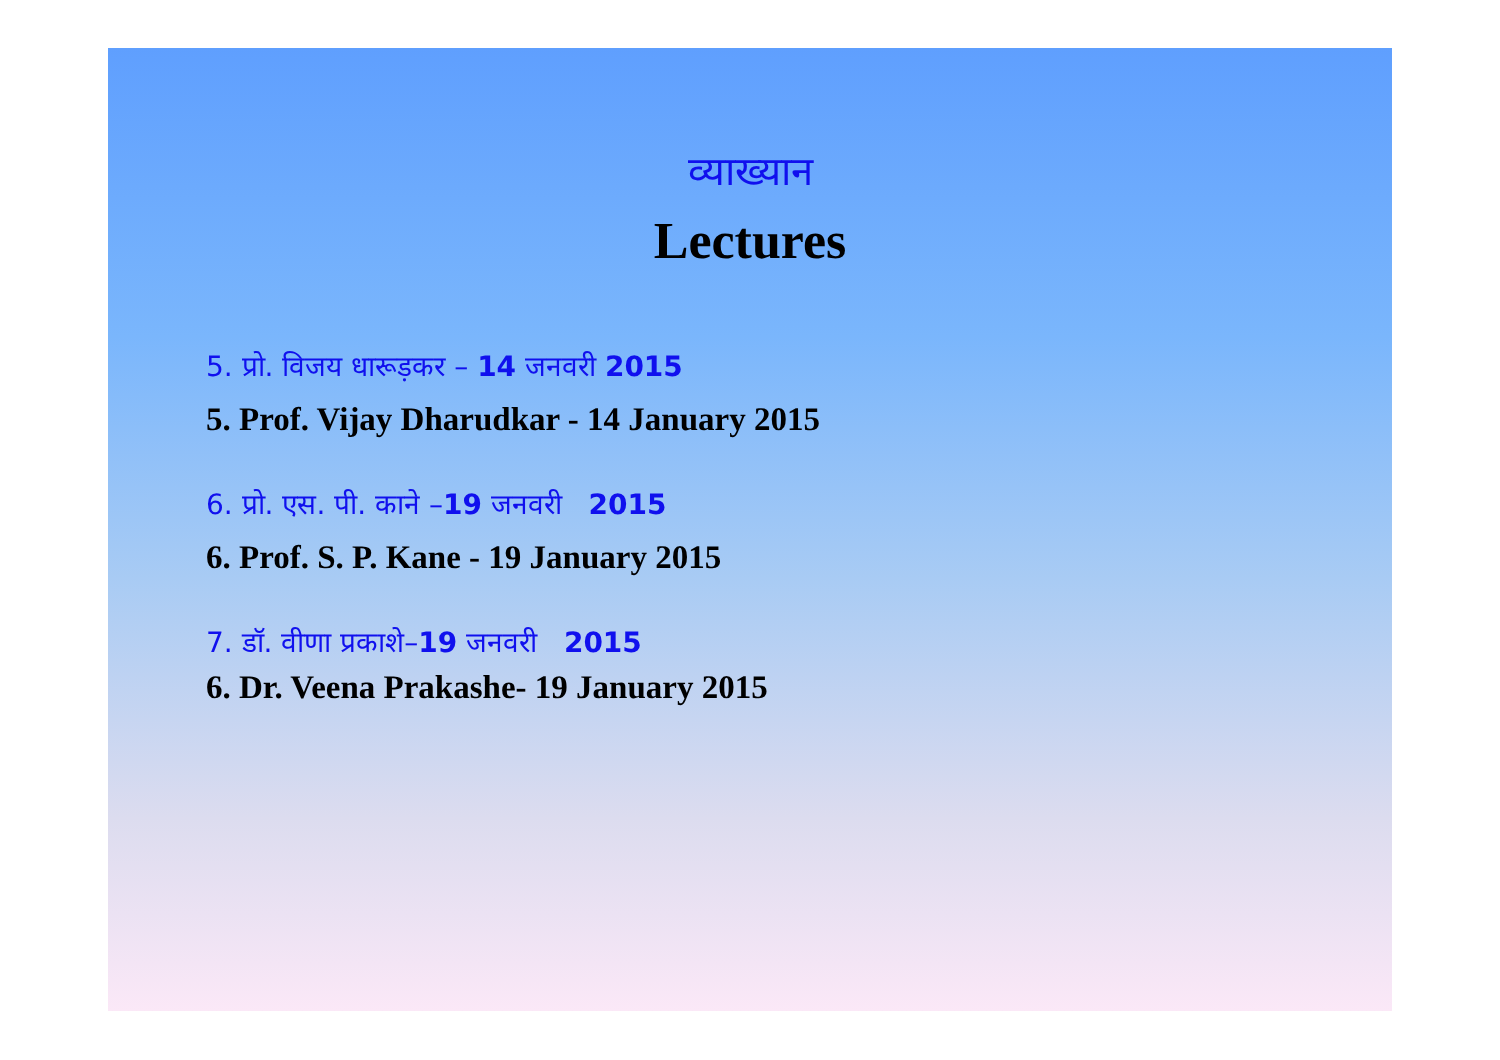व्याख्यान
Lectures
5. प्रो. विजय धारूड़कर – 14 जनवरी 2015
5. Prof. Vijay Dharudkar - 14 January 2015
6. प्रो. एस. पी. काने –19 जनवरी 2015
6. Prof. S. P. Kane - 19 January 2015
7. डॉ. वीणा प्रकाशे–19 जनवरी 2015
6. Dr. Veena Prakashe- 19 January 2015